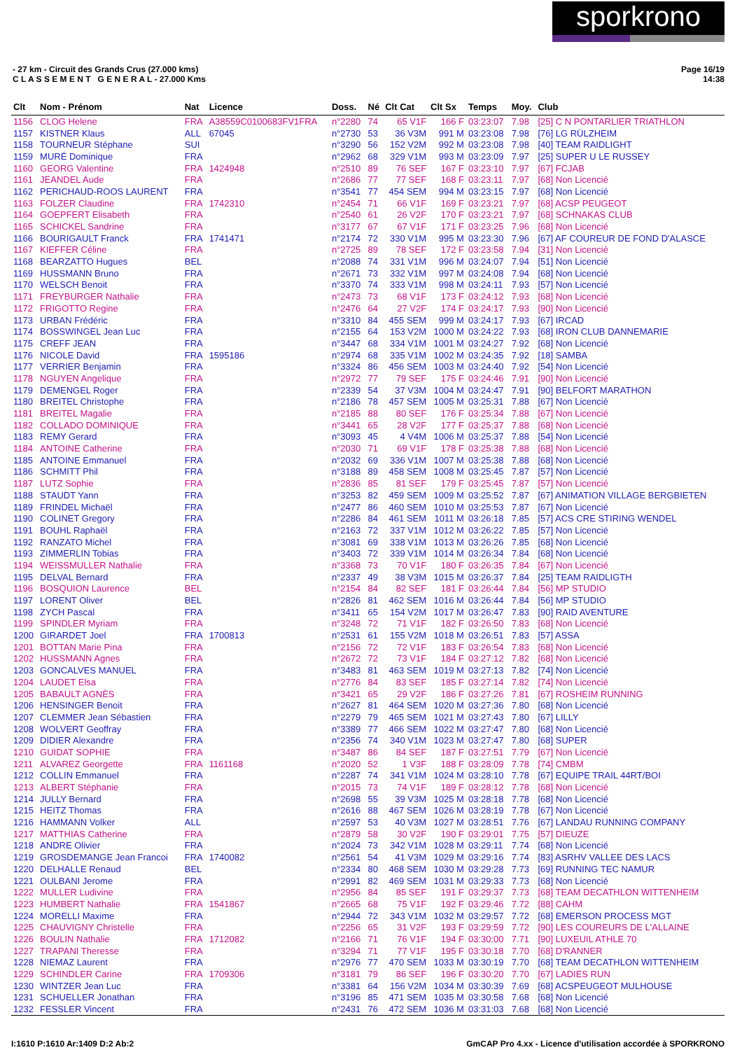sporkrono
- 27 km - Circuit des Grands Crus (27.000 kms)
C L A S S E M E N T G E N E R A L - 27.000 Kms
Page 16/19
14:38
| Clt | Nom - Prénom | Nat | Licence | Doss. | Né | Clt Cat | Clt Sx | Temps | Moy. | Club |
| --- | --- | --- | --- | --- | --- | --- | --- | --- | --- | --- |
| 1156 | CLOG Helene | FRA | A38559C0100683FV1FRA | n°2280 | 74 | 65 V1F | 166 F | 03:23:07 | 7.98 | [25] C N PONTARLIER TRIATHLON |
| 1157 | KISTNER Klaus | ALL | 67045 | n°2730 | 53 | 36 V3M | 991 M | 03:23:08 | 7.98 | [76] LG RÜLZHEIM |
| 1158 | TOURNEUR Stéphane | SUI | | n°3290 | 56 | 152 V2M | 992 M | 03:23:08 | 7.98 | [40] TEAM RAIDLIGHT |
| 1159 | MURÉ Dominique | FRA | | n°2962 | 68 | 329 V1M | 993 M | 03:23:09 | 7.97 | [25] SUPER U LE RUSSEY |
| 1160 | GEORG Valentine | FRA | 1424948 | n°2510 | 89 | 76 SEF | 167 F | 03:23:10 | 7.97 | [67] FCJAB |
| 1161 | JEANDEL Aude | FRA | | n°2686 | 77 | 77 SEF | 168 F | 03:23:11 | 7.97 | [68] Non Licencié |
| 1162 | PERICHAUD-ROOS LAURENT | FRA | | n°3541 | 77 | 454 SEM | 994 M | 03:23:15 | 7.97 | [68] Non Licencié |
| 1163 | FOLZER Claudine | FRA | 1742310 | n°2454 | 71 | 66 V1F | 169 F | 03:23:21 | 7.97 | [68] ACSP PEUGEOT |
| 1164 | GOEPFERT Elisabeth | FRA | | n°2540 | 61 | 26 V2F | 170 F | 03:23:21 | 7.97 | [68] SCHNAKAS CLUB |
| 1165 | SCHICKEL Sandrine | FRA | | n°3177 | 67 | 67 V1F | 171 F | 03:23:25 | 7.96 | [68] Non Licencié |
| 1166 | BOURIGAULT Franck | FRA | 1741471 | n°2174 | 72 | 330 V1M | 995 M | 03:23:30 | 7.96 | [67] AF COUREUR DE FOND D'ALASCE |
| 1167 | KIEFFER Céline | FRA | | n°2725 | 89 | 78 SEF | 172 F | 03:23:58 | 7.94 | [31] Non Licencié |
| 1168 | BEARZATTO Hugues | BEL | | n°2088 | 74 | 331 V1M | 996 M | 03:24:07 | 7.94 | [51] Non Licencié |
| 1169 | HUSSMANN Bruno | FRA | | n°2671 | 73 | 332 V1M | 997 M | 03:24:08 | 7.94 | [68] Non Licencié |
| 1170 | WELSCH Benoit | FRA | | n°3370 | 74 | 333 V1M | 998 M | 03:24:11 | 7.93 | [57] Non Licencié |
| 1171 | FREYBURGER Nathalie | FRA | | n°2473 | 73 | 68 V1F | 173 F | 03:24:12 | 7.93 | [68] Non Licencié |
| 1172 | FRIGOTTO Regine | FRA | | n°2476 | 64 | 27 V2F | 174 F | 03:24:17 | 7.93 | [90] Non Licencié |
| 1173 | URBAN Frédéric | FRA | | n°3310 | 84 | 455 SEM | 999 M | 03:24:17 | 7.93 | [67] IRCAD |
| 1174 | BOSSWINGEL Jean Luc | FRA | | n°2155 | 64 | 153 V2M | 1000 M | 03:24:22 | 7.93 | [68] IRON CLUB DANNEMARIE |
| 1175 | CREFF JEAN | FRA | | n°3447 | 68 | 334 V1M | 1001 M | 03:24:27 | 7.92 | [68] Non Licencié |
| 1176 | NICOLE David | FRA | 1595186 | n°2974 | 68 | 335 V1M | 1002 M | 03:24:35 | 7.92 | [18] SAMBA |
| 1177 | VERRIER Benjamin | FRA | | n°3324 | 86 | 456 SEM | 1003 M | 03:24:40 | 7.92 | [54] Non Licencié |
| 1178 | NGUYEN Angelique | FRA | | n°2972 | 77 | 79 SEF | 175 F | 03:24:46 | 7.91 | [90] Non Licencié |
| 1179 | DEMENGEL Roger | FRA | | n°2339 | 54 | 37 V3M | 1004 M | 03:24:47 | 7.91 | [90] BELFORT MARATHON |
| 1180 | BREITEL Christophe | FRA | | n°2186 | 78 | 457 SEM | 1005 M | 03:25:31 | 7.88 | [67] Non Licencié |
| 1181 | BREITEL Magalie | FRA | | n°2185 | 88 | 80 SEF | 176 F | 03:25:34 | 7.88 | [67] Non Licencié |
| 1182 | COLLADO DOMINIQUE | FRA | | n°3441 | 65 | 28 V2F | 177 F | 03:25:37 | 7.88 | [68] Non Licencié |
| 1183 | REMY Gerard | FRA | | n°3093 | 45 | 4 V4M | 1006 M | 03:25:37 | 7.88 | [54] Non Licencié |
| 1184 | ANTOINE Catherine | FRA | | n°2030 | 71 | 69 V1F | 178 F | 03:25:38 | 7.88 | [68] Non Licencié |
| 1185 | ANTOINE Emmanuel | FRA | | n°2032 | 69 | 336 V1M | 1007 M | 03:25:38 | 7.88 | [68] Non Licencié |
| 1186 | SCHMITT Phil | FRA | | n°3188 | 89 | 458 SEM | 1008 M | 03:25:45 | 7.87 | [57] Non Licencié |
| 1187 | LUTZ Sophie | FRA | | n°2836 | 85 | 81 SEF | 179 F | 03:25:45 | 7.87 | [57] Non Licencié |
| 1188 | STAUDT Yann | FRA | | n°3253 | 82 | 459 SEM | 1009 M | 03:25:52 | 7.87 | [67] ANIMATION VILLAGE BERGBIETEN |
| 1189 | FRINDEL Michaël | FRA | | n°2477 | 86 | 460 SEM | 1010 M | 03:25:53 | 7.87 | [67] Non Licencié |
| 1190 | COLINET Gregory | FRA | | n°2286 | 84 | 461 SEM | 1011 M | 03:26:18 | 7.85 | [57] ACS CRE STIRING WENDEL |
| 1191 | BOUHL Raphaël | FRA | | n°2163 | 72 | 337 V1M | 1012 M | 03:26:22 | 7.85 | [57] Non Licencié |
| 1192 | RANZATO Michel | FRA | | n°3081 | 69 | 338 V1M | 1013 M | 03:26:26 | 7.85 | [68] Non Licencié |
| 1193 | ZIMMERLIN Tobias | FRA | | n°3403 | 72 | 339 V1M | 1014 M | 03:26:34 | 7.84 | [68] Non Licencié |
| 1194 | WEISSMULLER Nathalie | FRA | | n°3368 | 73 | 70 V1F | 180 F | 03:26:35 | 7.84 | [67] Non Licencié |
| 1195 | DELVAL Bernard | FRA | | n°2337 | 49 | 38 V3M | 1015 M | 03:26:37 | 7.84 | [25] TEAM RAIDLIGTH |
| 1196 | BOSQUION Laurence | BEL | | n°2154 | 84 | 82 SEF | 181 F | 03:26:44 | 7.84 | [56] MP STUDIO |
| 1197 | LORENT Oliver | BEL | | n°2826 | 81 | 462 SEM | 1016 M | 03:26:44 | 7.84 | [56] MP STUDIO |
| 1198 | ZYCH Pascal | FRA | | n°3411 | 65 | 154 V2M | 1017 M | 03:26:47 | 7.83 | [90] RAID AVENTURE |
| 1199 | SPINDLER Myriam | FRA | | n°3248 | 72 | 71 V1F | 182 F | 03:26:50 | 7.83 | [68] Non Licencié |
| 1200 | GIRARDET Joel | FRA | 1700813 | n°2531 | 61 | 155 V2M | 1018 M | 03:26:51 | 7.83 | [57] ASSA |
| 1201 | BOTTAN Marie Pina | FRA | | n°2156 | 72 | 72 V1F | 183 F | 03:26:54 | 7.83 | [68] Non Licencié |
| 1202 | HUSSMANN Agnes | FRA | | n°2672 | 72 | 73 V1F | 184 F | 03:27:12 | 7.82 | [68] Non Licencié |
| 1203 | GONCALVES MANUEL | FRA | | n°3483 | 81 | 463 SEM | 1019 M | 03:27:13 | 7.82 | [74] Non Licencié |
| 1204 | LAUDET Elsa | FRA | | n°2776 | 84 | 83 SEF | 185 F | 03:27:14 | 7.82 | [74] Non Licencié |
| 1205 | BABAULT AGNÈS | FRA | | n°3421 | 65 | 29 V2F | 186 F | 03:27:26 | 7.81 | [67] ROSHEIM RUNNING |
| 1206 | HENSINGER Benoit | FRA | | n°2627 | 81 | 464 SEM | 1020 M | 03:27:36 | 7.80 | [68] Non Licencié |
| 1207 | CLEMMER Jean Sébastien | FRA | | n°2279 | 79 | 465 SEM | 1021 M | 03:27:43 | 7.80 | [67] LILLY |
| 1208 | WOLVERT Geoffray | FRA | | n°3389 | 77 | 466 SEM | 1022 M | 03:27:47 | 7.80 | [68] Non Licencié |
| 1209 | DIDIER Alexandre | FRA | | n°2356 | 74 | 340 V1M | 1023 M | 03:27:47 | 7.80 | [68] SUPER |
| 1210 | GUIDAT SOPHIE | FRA | | n°3487 | 86 | 84 SEF | 187 F | 03:27:51 | 7.79 | [67] Non Licencié |
| 1211 | ALVAREZ Georgette | FRA | 1161168 | n°2020 | 52 | 1 V3F | 188 F | 03:28:09 | 7.78 | [74] CMBM |
| 1212 | COLLIN Emmanuel | FRA | | n°2287 | 74 | 341 V1M | 1024 M | 03:28:10 | 7.78 | [67] EQUIPE TRAIL 44RT/BOI |
| 1213 | ALBERT Stéphanie | FRA | | n°2015 | 73 | 74 V1F | 189 F | 03:28:12 | 7.78 | [68] Non Licencié |
| 1214 | JULLY Bernard | FRA | | n°2698 | 55 | 39 V3M | 1025 M | 03:28:18 | 7.78 | [68] Non Licencié |
| 1215 | HEITZ Thomas | FRA | | n°2616 | 88 | 467 SEM | 1026 M | 03:28:19 | 7.78 | [67] Non Licencié |
| 1216 | HAMMANN Volker | ALL | | n°2597 | 53 | 40 V3M | 1027 M | 03:28:51 | 7.76 | [67] LANDAU RUNNING COMPANY |
| 1217 | MATTHIAS Catherine | FRA | | n°2879 | 58 | 30 V2F | 190 F | 03:29:01 | 7.75 | [57] DIEUZE |
| 1218 | ANDRE Olivier | FRA | | n°2024 | 73 | 342 V1M | 1028 M | 03:29:11 | 7.74 | [68] Non Licencié |
| 1219 | GROSDEMANGE Jean Francoi | FRA | 1740082 | n°2561 | 54 | 41 V3M | 1029 M | 03:29:16 | 7.74 | [83] ASRHV VALLEE DES LACS |
| 1220 | DELHALLE Renaud | BEL | | n°2334 | 80 | 468 SEM | 1030 M | 03:29:28 | 7.73 | [69] RUNNING TEC NAMUR |
| 1221 | OULBANI Jerome | FRA | | n°2991 | 82 | 469 SEM | 1031 M | 03:29:33 | 7.73 | [68] Non Licencié |
| 1222 | MULLER Ludivine | FRA | | n°2956 | 84 | 85 SEF | 191 F | 03:29:37 | 7.73 | [68] TEAM DECATHLON WITTENHEIM |
| 1223 | HUMBERT Nathalie | FRA | 1541867 | n°2665 | 68 | 75 V1F | 192 F | 03:29:46 | 7.72 | [88] CAHM |
| 1224 | MORELLI Maxime | FRA | | n°2944 | 72 | 343 V1M | 1032 M | 03:29:57 | 7.72 | [68] EMERSON PROCESS MGT |
| 1225 | CHAUVIGNY Christelle | FRA | | n°2256 | 65 | 31 V2F | 193 F | 03:29:59 | 7.72 | [90] LES COUREURS DE L'ALLAINE |
| 1226 | BOULIN Nathalie | FRA | 1712082 | n°2166 | 71 | 76 V1F | 194 F | 03:30:00 | 7.71 | [90] LUXEUIL ATHLE 70 |
| 1227 | TRAPANI Theresse | FRA | | n°3294 | 71 | 77 V1F | 195 F | 03:30:18 | 7.70 | [68] D'RANNER |
| 1228 | NIEMAZ Laurent | FRA | | n°2976 | 77 | 470 SEM | 1033 M | 03:30:19 | 7.70 | [68] TEAM DECATHLON WITTENHEIM |
| 1229 | SCHINDLER Carine | FRA | 1709306 | n°3181 | 79 | 86 SEF | 196 F | 03:30:20 | 7.70 | [67] LADIES RUN |
| 1230 | WINTZER Jean Luc | FRA | | n°3381 | 64 | 156 V2M | 1034 M | 03:30:39 | 7.69 | [68] ACSPEUGEOT MULHOUSE |
| 1231 | SCHUELLER Jonathan | FRA | | n°3196 | 85 | 471 SEM | 1035 M | 03:30:58 | 7.68 | [68] Non Licencié |
| 1232 | FESSLER Vincent | FRA | | n°2431 | 76 | 472 SEM | 1036 M | 03:31:03 | 7.68 | [68] Non Licencié |
I:1610 P:1610 Ar:1409 D:2 Ab:2 GmCAP Pro 4.xx - Licence d'utilisation accordée à SPORKRONO